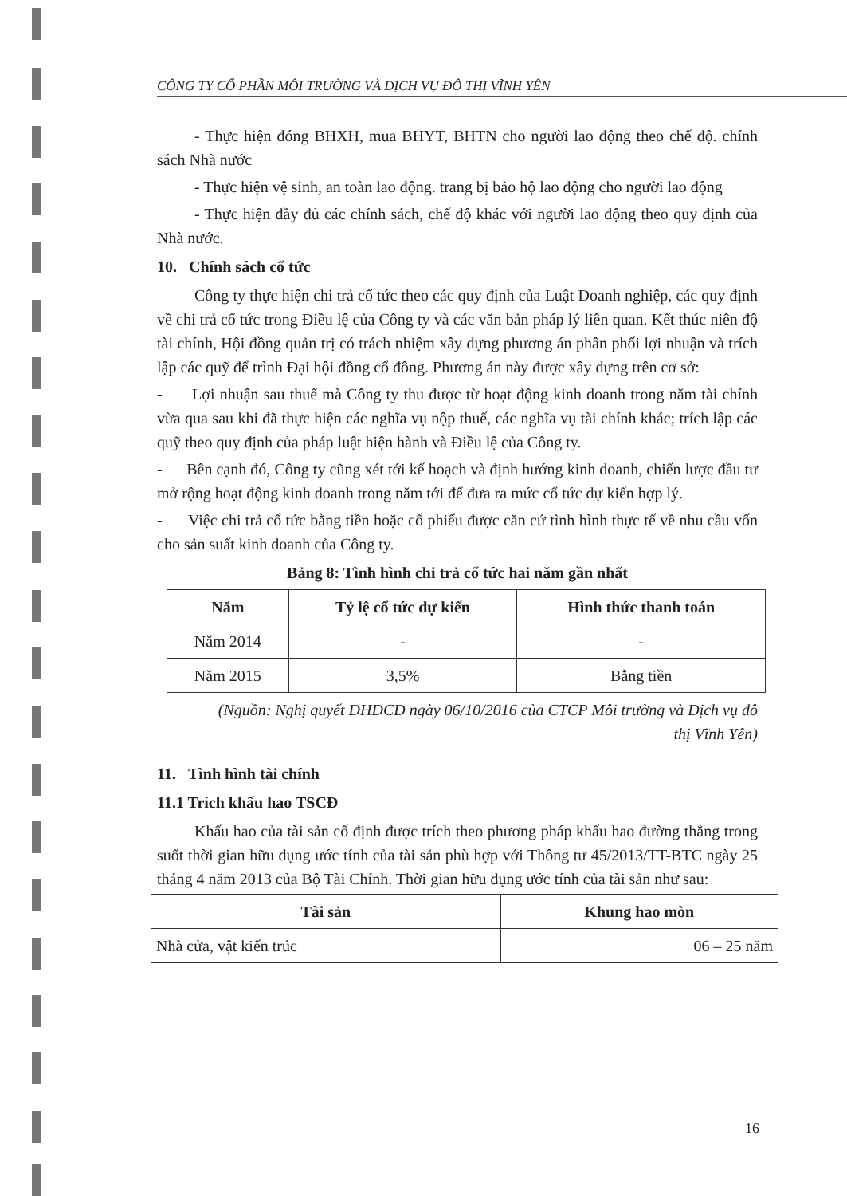CÔNG TY CỔ PHẦN MÔI TRƯỜNG VÀ DỊCH VỤ ĐÔ THỊ VĨNH YÊN
- Thực hiện đóng BHXH, mua BHYT, BHTN cho người lao động theo chế độ. chính sách Nhà nước
- Thực hiện vệ sinh, an toàn lao động. trang bị bảo hộ lao động cho người lao động
- Thực hiện đầy đủ các chính sách, chế độ khác với người lao động theo quy định của Nhà nước.
10. Chính sách cổ tức
Công ty thực hiện chi trả cổ tức theo các quy định của Luật Doanh nghiệp, các quy định về chi trả cổ tức trong Điều lệ của Công ty và các văn bản pháp lý liên quan. Kết thúc niên độ tài chính, Hội đồng quản trị có trách nhiệm xây dựng phương án phân phối lợi nhuận và trích lập các quỹ để trình Đại hội đồng cổ đông. Phương án này được xây dựng trên cơ sở:
- Lợi nhuận sau thuế mà Công ty thu được từ hoạt động kinh doanh trong năm tài chính vừa qua sau khi đã thực hiện các nghĩa vụ nộp thuế, các nghĩa vụ tài chính khác; trích lập các quỹ theo quy định của pháp luật hiện hành và Điều lệ của Công ty.
- Bên cạnh đó, Công ty cũng xét tới kế hoạch và định hướng kinh doanh, chiến lược đầu tư mở rộng hoạt động kinh doanh trong năm tới để đưa ra mức cổ tức dự kiến hợp lý.
- Việc chi trả cổ tức bằng tiền hoặc cổ phiếu được căn cứ tình hình thực tế về nhu cầu vốn cho sản suất kinh doanh của Công ty.
Bảng 8: Tình hình chi trả cổ tức hai năm gần nhất
| Năm | Tỷ lệ cổ tức dự kiến | Hình thức thanh toán |
| --- | --- | --- |
| Năm 2014 | - | - |
| Năm 2015 | 3,5% | Bằng tiền |
(Nguồn: Nghị quyết ĐHĐCĐ ngày 06/10/2016 của CTCP Môi trường và Dịch vụ đô
thị Vĩnh Yên)
11. Tình hình tài chính
11.1 Trích khấu hao TSCĐ
Khấu hao của tài sản cố định được trích theo phương pháp khấu hao đường thẳng trong suốt thời gian hữu dụng ước tính của tài sản phù hợp với Thông tư 45/2013/TT-BTC ngày 25 tháng 4 năm 2013 của Bộ Tài Chính. Thời gian hữu dụng ước tính của tài sản như sau:
| Tài sản | Khung hao mòn |
| --- | --- |
| Nhà cửa, vật kiến trúc | 06 – 25 năm |
16